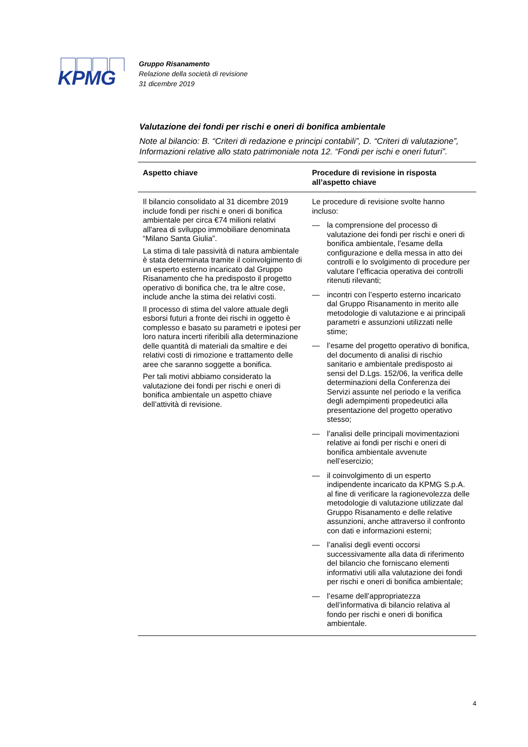KPMG
Gruppo Risanamento
Relazione della società di revisione
31 dicembre 2019
Valutazione dei fondi per rischi e oneri di bonifica ambientale
Note al bilancio: B. “Criteri di redazione e principi contabili”, D. “Criteri di valutazione”, Informazioni relative allo stato patrimoniale nota 12. “Fondi per ischi e oneri futuri”.
| Aspetto chiave | Procedure di revisione in risposta all’aspetto chiave |
| --- | --- |
| Il bilancio consolidato al 31 dicembre 2019 include fondi per rischi e oneri di bonifica ambientale per circa €74 milioni relativi all'area di sviluppo immobiliare denominata “Milano Santa Giulia”. La stima di tale passività di natura ambientale è stata determinata tramite il coinvolgimento di un esperto esterno incaricato dal Gruppo Risanamento che ha predisposto il progetto operativo di bonifica che, tra le altre cose, include anche la stima dei relativi costi. Il processo di stima del valore attuale degli esborsi futuri a fronte dei rischi in oggetto è complesso e basato su parametri e ipotesi per loro natura incerti riferibili alla determinazione delle quantità di materiali da smaltire e dei relativi costi di rimozione e trattamento delle aree che saranno soggette a bonifica. Per tali motivi abbiamo considerato la valutazione dei fondi per rischi e oneri di bonifica ambientale un aspetto chiave dell’attività di revisione. | Le procedure di revisione svolte hanno incluso: — la comprensione del processo di valutazione dei fondi per rischi e oneri di bonifica ambientale, l’esame della configurazione e della messa in atto dei controlli e lo svolgimento di procedure per valutare l’efficacia operativa dei controlli ritenuti rilevanti; — incontri con l’esperto esterno incaricato dal Gruppo Risanamento in merito alle metodologie di valutazione e ai principali parametri e assunzioni utilizzati nelle stime; — l’esame del progetto operativo di bonifica, del documento di analisi di rischio sanitario e ambientale predisposto ai sensi del D.Lgs. 152/06, la verifica delle determinazioni della Conferenza dei Servizi assunte nel periodo e la verifica degli adempimenti propedeutici alla presentazione del progetto operativo stesso; — l’analisi delle principali movimentazioni relative ai fondi per rischi e oneri di bonifica ambientale avvenute nell’esercizio; — il coinvolgimento di un esperto indipendente incaricato da KPMG S.p.A. al fine di verificare la ragionevolezza delle metodologie di valutazione utilizzate dal Gruppo Risanamento e delle relative assunzioni, anche attraverso il confronto con dati e informazioni esterni; — l’analisi degli eventi occorsi successivamente alla data di riferimento del bilancio che forniscano elementi informativi utili alla valutazione dei fondi per rischi e oneri di bonifica ambientale; — l’esame dell’appropriatezza dell’informativa di bilancio relativa al fondo per rischi e oneri di bonifica ambientale. |
4